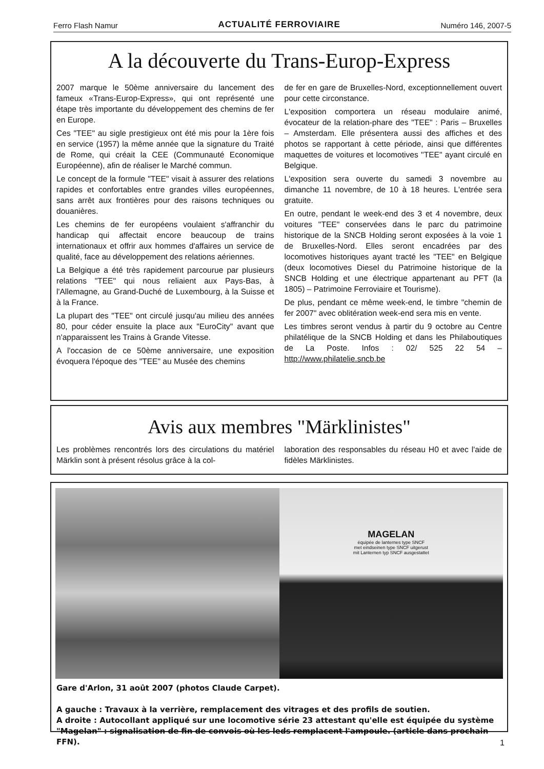Ferro Flash Namur ACTUALITÉ FERROVIAIRE Numéro 146, 2007-5
A la découverte du Trans-Europ-Express
2007 marque le 50ème anniversaire du lancement des fameux «Trans-Europ-Express», qui ont représenté une étape très importante du développement des chemins de fer en Europe.
Ces "TEE" au sigle prestigieux ont été mis pour la 1ère fois en service (1957) la même année que la signature du Traité de Rome, qui créait la CEE (Communauté Economique Européenne), afin de réaliser le Marché commun.
Le concept de la formule "TEE" visait à assurer des relations rapides et confortables entre grandes villes européennes, sans arrêt aux frontières pour des raisons techniques ou douanières.
Les chemins de fer européens voulaient s'affranchir du handicap qui affectait encore beaucoup de trains internationaux et offrir aux hommes d'affaires un service de qualité, face au développement des relations aériennes.
La Belgique a été très rapidement parcourue par plusieurs relations "TEE" qui nous reliaient aux Pays-Bas, à l'Allemagne, au Grand-Duché de Luxembourg, à la Suisse et à la France.
La plupart des "TEE" ont circulé jusqu'au milieu des années 80, pour céder ensuite la place aux "EuroCity" avant que n'apparaissent les Trains à Grande Vitesse.
A l'occasion de ce 50ème anniversaire, une exposition évoquera l'époque des "TEE" au Musée des chemins
de fer en gare de Bruxelles-Nord, exceptionnellement ouvert pour cette circonstance.
L'exposition comportera un réseau modulaire animé, évocateur de la relation-phare des "TEE" : Paris – Bruxelles – Amsterdam. Elle présentera aussi des affiches et des photos se rapportant à cette période, ainsi que différentes maquettes de voitures et locomotives "TEE" ayant circulé en Belgique.
L'exposition sera ouverte du samedi 3 novembre au dimanche 11 novembre, de 10 à 18 heures. L'entrée sera gratuite.
En outre, pendant le week-end des 3 et 4 novembre, deux voitures "TEE" conservées dans le parc du patrimoine historique de la SNCB Holding seront exposées à la voie 1 de Bruxelles-Nord. Elles seront encadrées par des locomotives historiques ayant tracté les "TEE" en Belgique (deux locomotives Diesel du Patrimoine historique de la SNCB Holding et une électrique appartenant au PFT (la 1805) – Patrimoine Ferroviaire et Tourisme).
De plus, pendant ce même week-end, le timbre "chemin de fer 2007" avec oblitération week-end sera mis en vente.
Les timbres seront vendus à partir du 9 octobre au Centre philatélique de la SNCB Holding et dans les Philaboutiques de La Poste. Infos : 02/ 525 22 54 – http://www.philatelie.sncb.be
Avis aux membres "Märklinistes"
Les problèmes rencontrés lors des circulations du matériel Märklin sont à présent résolus grâce à la col-
laboration des responsables du réseau H0 et avec l'aide de fidèles Märklinistes.
MAGELAN
équipée de lanternes type SNCF
met eindseinen type SNCF uitgerust
mit Lanternen typ SNCF ausgestattet
Gare d'Arlon, 31 août 2007 (photos Claude Carpet).
A gauche : Travaux à la verrière, remplacement des vitrages et des profils de soutien.
A droite : Autocollant appliqué sur une locomotive série 23 attestant qu'elle est équipée du système "Magelan" : signalisation de fin de convois où les leds remplacent l'ampoule. (article dans prochain FFN).
1